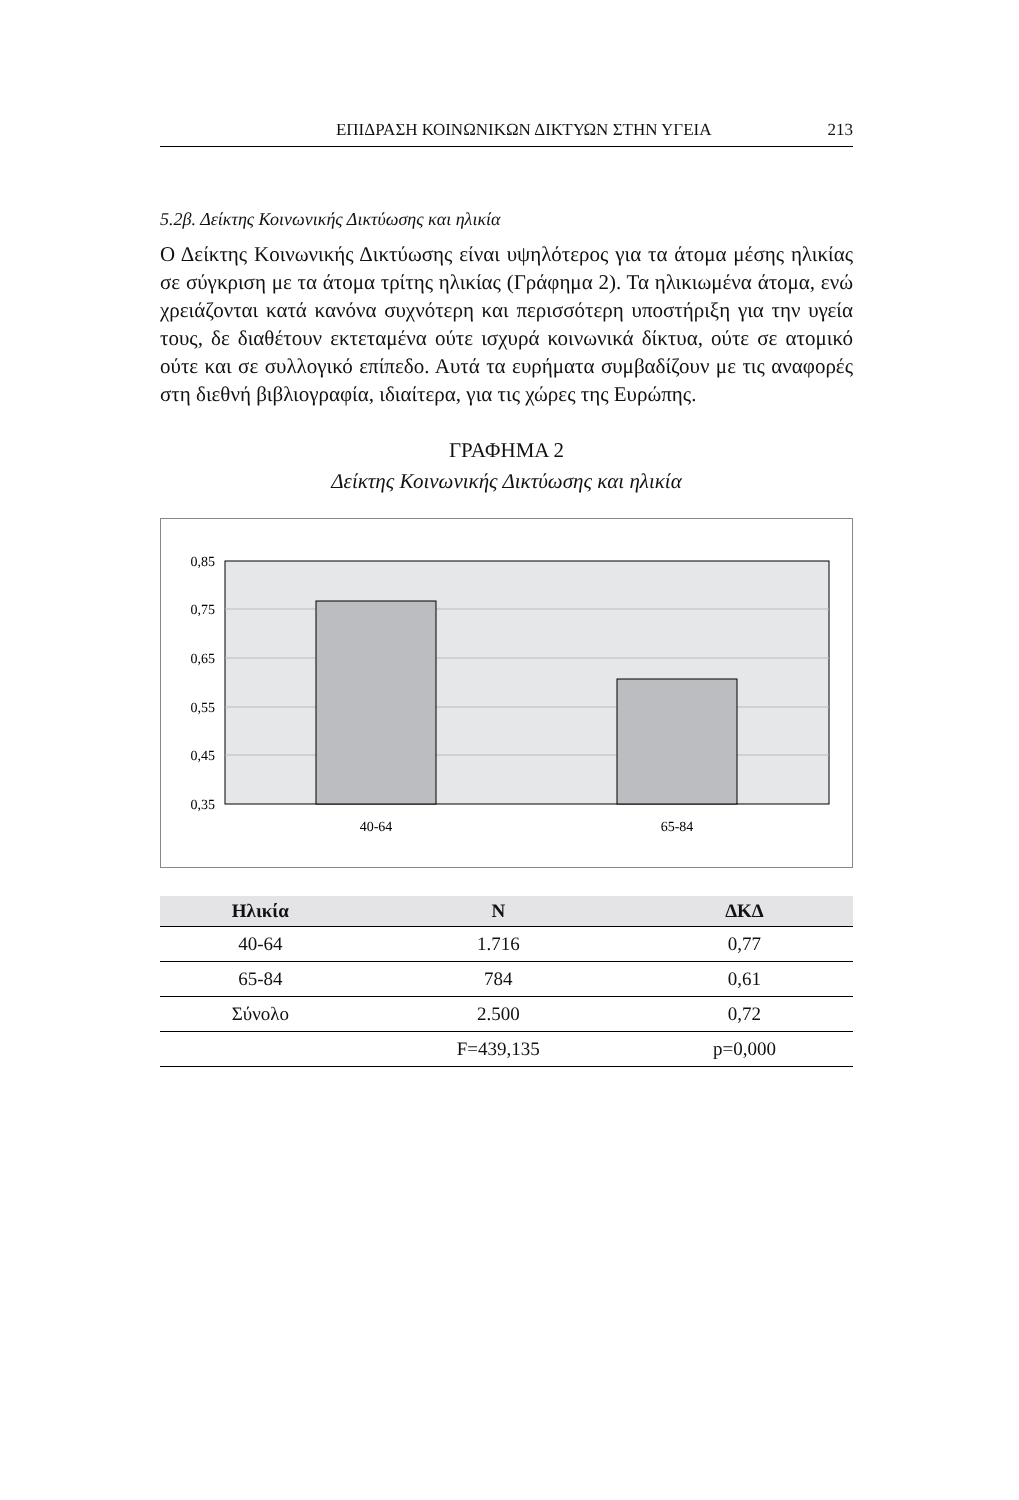ΕΠΙΔΡΑΣΗ ΚΟΙΝΩΝΙΚΩΝ ΔΙΚΤΥΩΝ ΣΤΗΝ ΥΓΕΙΑ 213
5.2β. Δείκτης Κοινωνικής Δικτύωσης και ηλικία
Ο Δείκτης Κοινωνικής Δικτύωσης είναι υψηλότερος για τα άτομα μέσης ηλικίας σε σύγκριση με τα άτομα τρίτης ηλικίας (Γράφημα 2). Τα ηλικιωμένα άτομα, ενώ χρειάζονται κατά κανόνα συχνότερη και περισσότερη υποστήριξη για την υγεία τους, δε διαθέτουν εκτεταμένα ούτε ισχυρά κοινωνικά δίκτυα, ούτε σε ατομικό ούτε και σε συλλογικό επίπεδο. Αυτά τα ευρήματα συμβαδίζουν με τις αναφορές στη διεθνή βιβλιογραφία, ιδιαίτερα, για τις χώρες της Ευρώπης.
ΓΡΑΦΗΜΑ 2
Δείκτης Κοινωνικής Δικτύωσης και ηλικία
0,85
0,75
0,65
0,55
0,45
0,35
40-64
65-84
| Ηλικία | N | ΔΚΔ |
| --- | --- | --- |
| 40-64 | 1.716 | 0,77 |
| 65-84 | 784 | 0,61 |
| Σύνολο | 2.500 | 0,72 |
| | F=439,135 | p=0,000 |